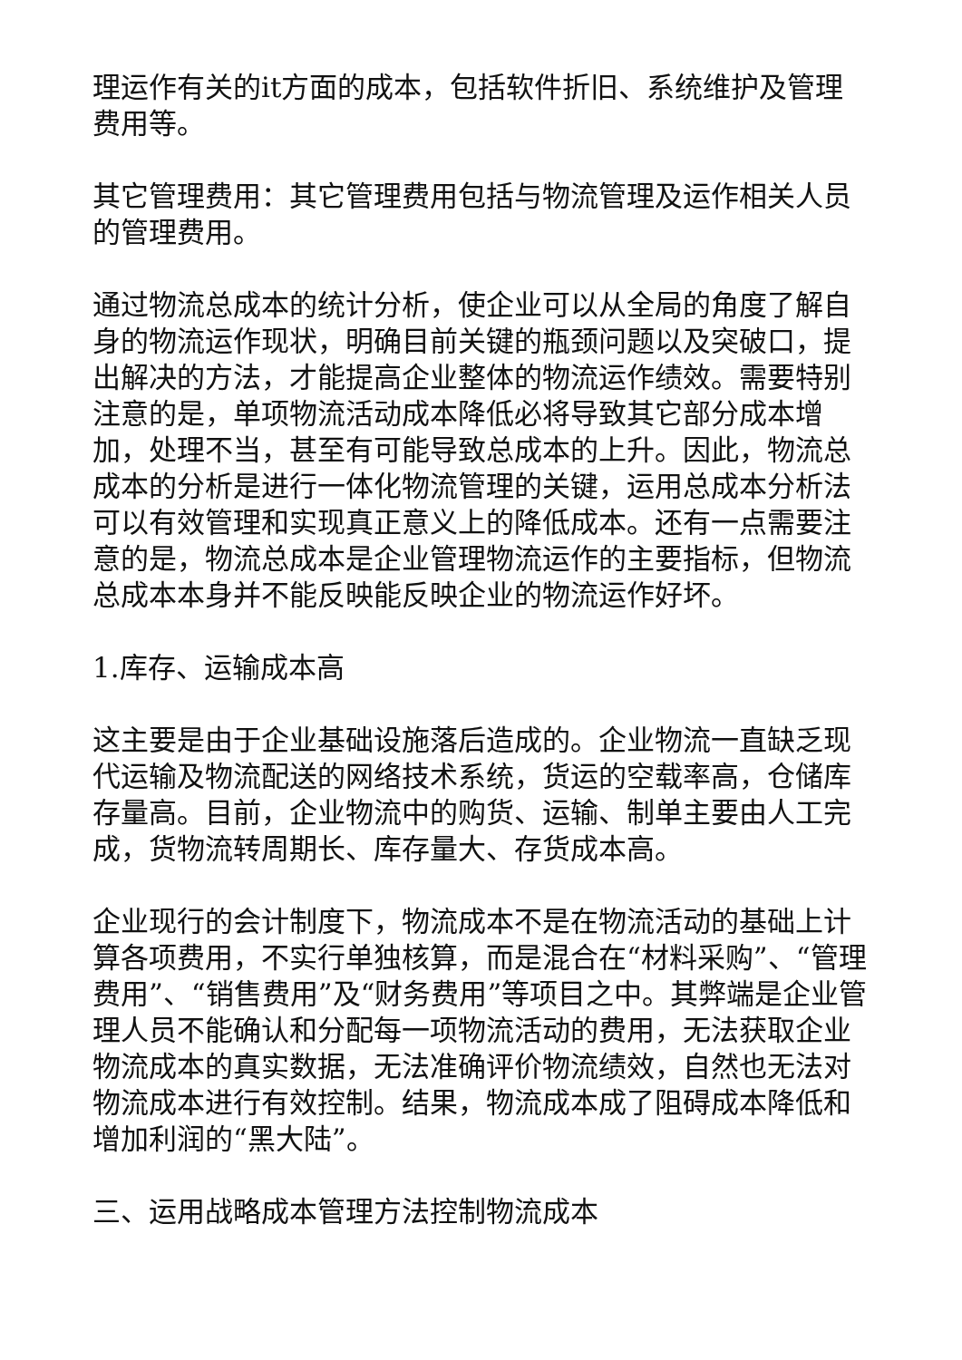理运作有关的it方面的成本，包括软件折旧、系统维护及管理费用等。
其它管理费用：其它管理费用包括与物流管理及运作相关人员的管理费用。
通过物流总成本的统计分析，使企业可以从全局的角度了解自身的物流运作现状，明确目前关键的瓶颈问题以及突破口，提出解决的方法，才能提高企业整体的物流运作绩效。需要特别注意的是，单项物流活动成本降低必将导致其它部分成本增加，处理不当，甚至有可能导致总成本的上升。因此，物流总成本的分析是进行一体化物流管理的关键，运用总成本分析法可以有效管理和实现真正意义上的降低成本。还有一点需要注意的是，物流总成本是企业管理物流运作的主要指标，但物流总成本本身并不能反映能反映企业的物流运作好坏。
1.库存、运输成本高
这主要是由于企业基础设施落后造成的。企业物流一直缺乏现代运输及物流配送的网络技术系统，货运的空载率高，仓储库存量高。目前，企业物流中的购货、运输、制单主要由人工完成，货物流转周期长、库存量大、存货成本高。
企业现行的会计制度下，物流成本不是在物流活动的基础上计算各项费用，不实行单独核算，而是混合在“材料采购”、“管理费用”、“销售费用”及“财务费用”等项目之中。其弊端是企业管理人员不能确认和分配每一项物流活动的费用，无法获取企业物流成本的真实数据，无法准确评价物流绩效，自然也无法对物流成本进行有效控制。结果，物流成本成了阻碍成本降低和增加利润的“黑大陆”。
三、运用战略成本管理方法控制物流成本